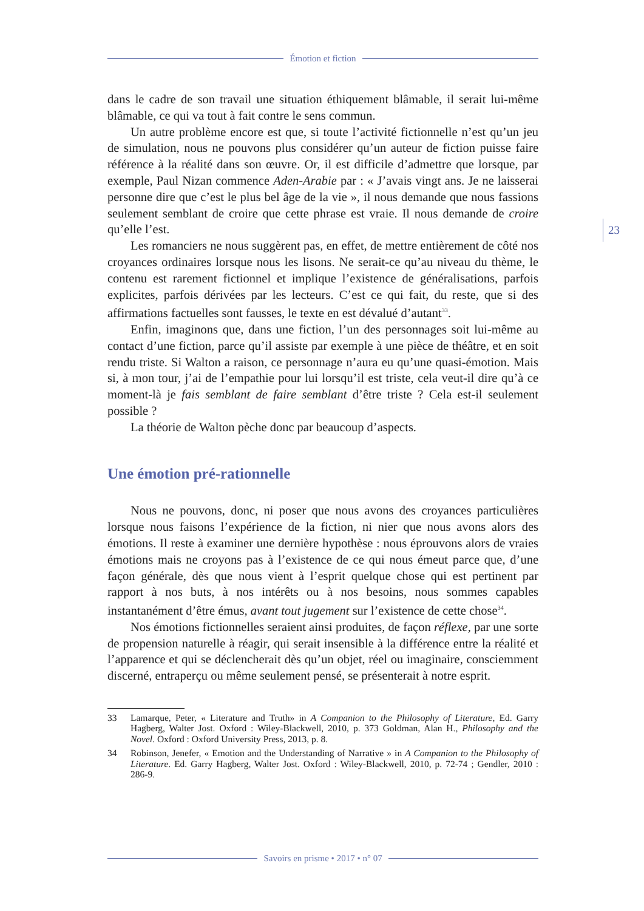Émotion et fiction
dans le cadre de son travail une situation éthiquement blâmable, il serait lui-même blâmable, ce qui va tout à fait contre le sens commun.
Un autre problème encore est que, si toute l’activité fictionnelle n’est qu’un jeu de simulation, nous ne pouvons plus considérer qu’un auteur de fiction puisse faire référence à la réalité dans son œuvre. Or, il est difficile d’admettre que lorsque, par exemple, Paul Nizan commence Aden-Arabie par : « J’avais vingt ans. Je ne laisserai personne dire que c’est le plus bel âge de la vie », il nous demande que nous fassions seulement semblant de croire que cette phrase est vraie. Il nous demande de croire qu’elle l’est.
Les romanciers ne nous suggèrent pas, en effet, de mettre entièrement de côté nos croyances ordinaires lorsque nous les lisons. Ne serait-ce qu’au niveau du thème, le contenu est rarement fictionnel et implique l’existence de généralisations, parfois explicites, parfois dérivées par les lecteurs. C’est ce qui fait, du reste, que si des affirmations factuelles sont fausses, le texte en est dévalué d’autant<sup>33</sup>.
Enfin, imaginons que, dans une fiction, l’un des personnages soit lui-même au contact d’une fiction, parce qu’il assiste par exemple à une pièce de théâtre, et en soit rendu triste. Si Walton a raison, ce personnage n’aura eu qu’une quasi-émotion. Mais si, à mon tour, j’ai de l’empathie pour lui lorsqu’il est triste, cela veut-il dire qu’à ce moment-là je fais semblant de faire semblant d’être triste ? Cela est-il seulement possible ?
La théorie de Walton pèche donc par beaucoup d’aspects.
Une émotion pré-rationnelle
Nous ne pouvons, donc, ni poser que nous avons des croyances particulières lorsque nous faisons l’expérience de la fiction, ni nier que nous avons alors des émotions. Il reste à examiner une dernière hypothèse : nous éprouvons alors de vraies émotions mais ne croyons pas à l’existence de ce qui nous émeut parce que, d’une façon générale, dès que nous vient à l’esprit quelque chose qui est pertinent par rapport à nos buts, à nos intérêts ou à nos besoins, nous sommes capables instantanément d’être émus, avant tout jugement sur l’existence de cette chose<sup>34</sup>.
Nos émotions fictionnelles seraient ainsi produites, de façon réflexe, par une sorte de propension naturelle à réagir, qui serait insensible à la différence entre la réalité et l’apparence et qui se déclencherait dès qu’un objet, réel ou imaginaire, consciemment discerné, entraperçu ou même seulement pensé, se présenterait à notre esprit.
33 Lamarque, Peter, « Literature and Truth» in A Companion to the Philosophy of Literature, Ed. Garry Hagberg, Walter Jost. Oxford : Wiley-Blackwell, 2010, p. 373 Goldman, Alan H., Philosophy and the Novel. Oxford : Oxford University Press, 2013, p. 8.
34 Robinson, Jenefer, « Emotion and the Understanding of Narrative » in A Companion to the Philosophy of Literature. Ed. Garry Hagberg, Walter Jost. Oxford : Wiley-Blackwell, 2010, p. 72-74 ; Gendler, 2010 : 286-9.
23
Savoirs en prisme • 2017 • n° 07